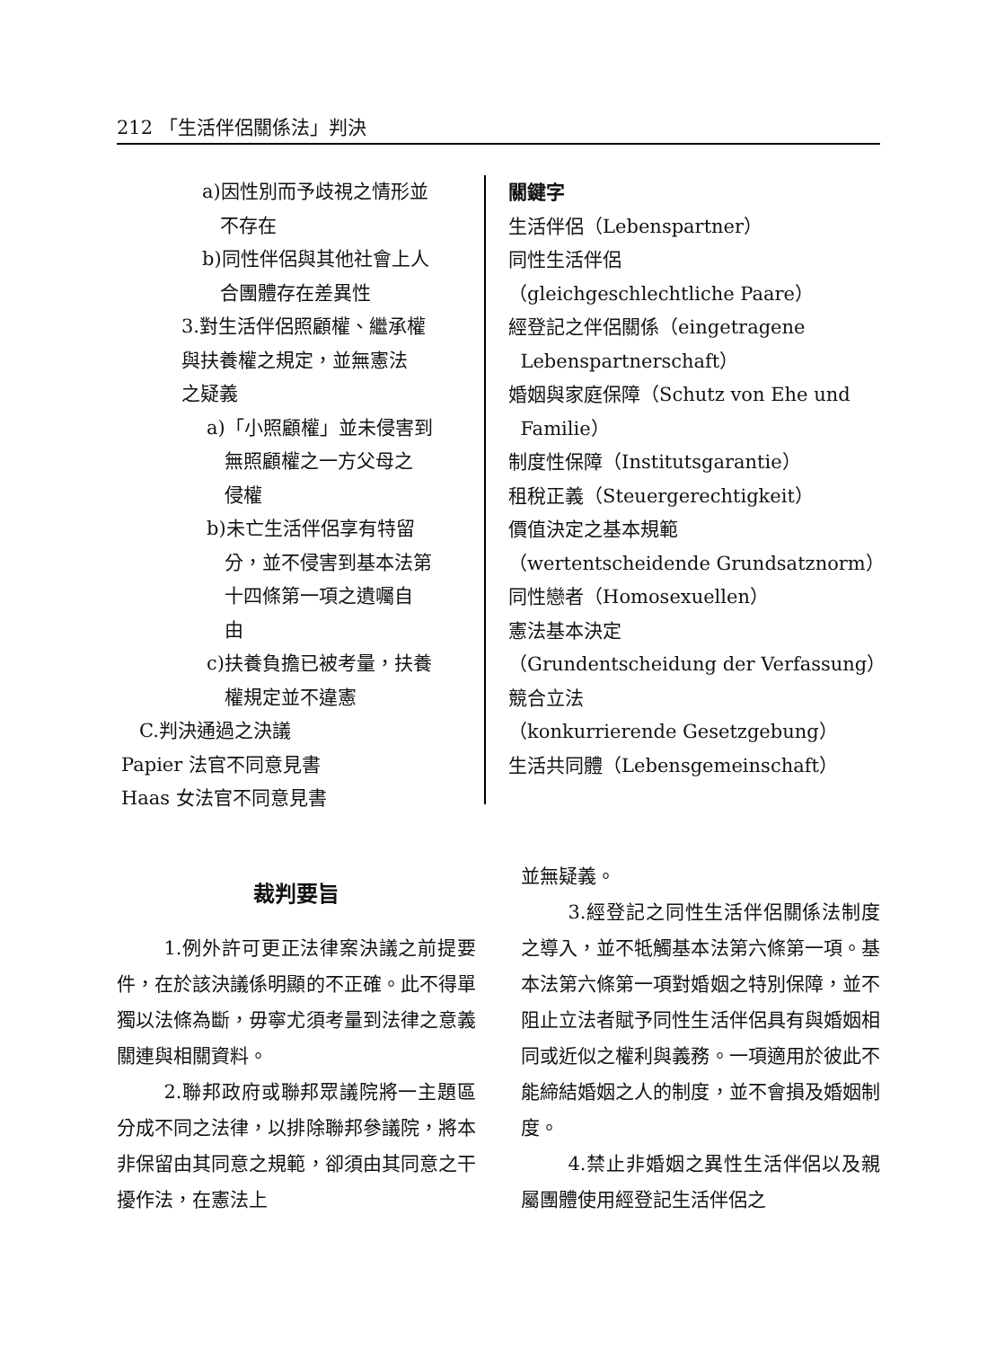212 「生活伴侶關係法」判決
a)因性別而予歧視之情形並
不存在
b)同性伴侶與其他社會上人
合團體存在差異性
3.對生活伴侶照顧權、繼承權
與扶養權之規定，並無憲法
之疑義
a)「小照顧權」並未侵害到
無照顧權之一方父母之
侵權
b)未亡生活伴侶享有特留
分，並不侵害到基本法第
十四條第一項之遺囑自
由
c)扶養負擔已被考量，扶養
權規定並不違憲
C.判決通過之決議
Papier 法官不同意見書
Haas 女法官不同意見書
關鍵字
生活伴侶（Lebenspartner）
同性生活伴侶
（gleichgeschlechtliche Paare）
經登記之伴侶關係（eingetragene
Lebenspartnerschaft）
婚姻與家庭保障（Schutz von Ehe und
Familie）
制度性保障（Institutsgarantie）
租稅正義（Steuergerechtigkeit）
價值決定之基本規範
（wertentscheidende Grundsatznorm）
同性戀者（Homosexuellen）
憲法基本決定
（Grundentscheidung der Verfassung）
競合立法
（konkurrierende Gesetzgebung）
生活共同體（Lebensgemeinschaft）
裁判要旨
1.例外許可更正法律案決議之前提要件，在於該決議係明顯的不正確。此不得單獨以法條為斷，毋寧尤須考量到法律之意義關連與相關資料。
2.聯邦政府或聯邦眾議院將一主題區分成不同之法律，以排除聯邦參議院，將本非保留由其同意之規範，卻須由其同意之干擾作法，在憲法上
並無疑義。
3.經登記之同性生活伴侶關係法制度之導入，並不牴觸基本法第六條第一項。基本法第六條第一項對婚姻之特別保障，並不阻止立法者賦予同性生活伴侶具有與婚姻相同或近似之權利與義務。一項適用於彼此不能締結婚姻之人的制度，並不會損及婚姻制度。
4.禁止非婚姻之異性生活伴侶以及親屬團體使用經登記生活伴侶之